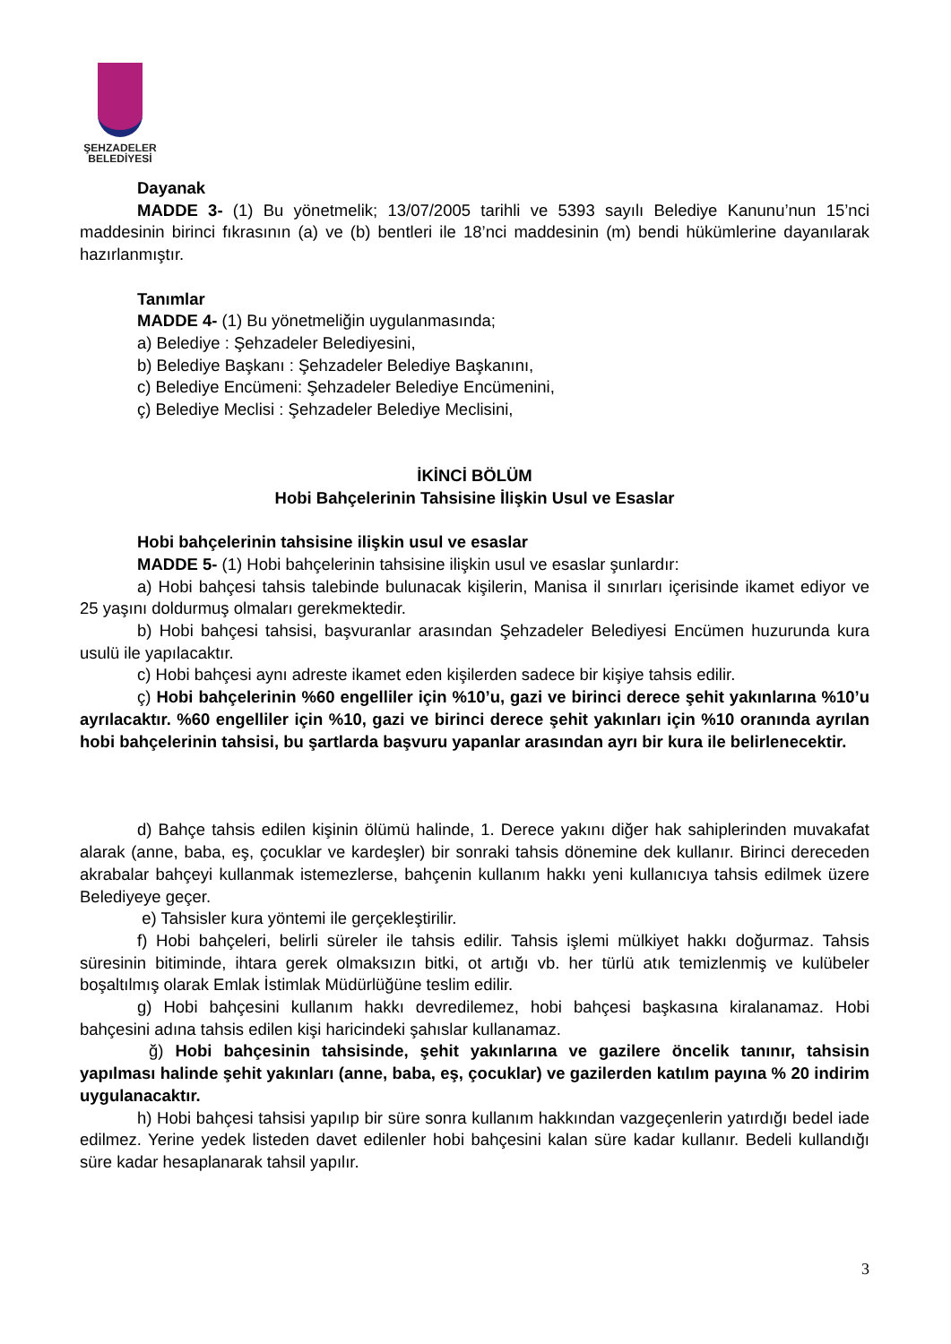ŞEHZADELER
BELEDİYESİ
Dayanak
MADDE 3- (1) Bu yönetmelik; 13/07/2005 tarihli ve 5393 sayılı Belediye Kanunu’nun 15’nci maddesinin birinci fıkrasının (a) ve (b) bentleri ile 18’nci maddesinin (m) bendi hükümlerine dayanılarak hazırlanmıştır.
Tanımlar
MADDE 4- (1) Bu yönetmeliğin uygulanmasında;
a) Belediye : Şehzadeler Belediyesini,
b) Belediye Başkanı : Şehzadeler Belediye Başkanını,
c) Belediye Encümeni: Şehzadeler Belediye Encümenini,
ç) Belediye Meclisi : Şehzadeler Belediye Meclisini,
İKİNCİ BÖLÜM
Hobi Bahçelerinin Tahsisine İlişkin Usul ve Esaslar
Hobi bahçelerinin tahsisine ilişkin usul ve esaslar
MADDE 5- (1) Hobi bahçelerinin tahsisine ilişkin usul ve esaslar şunlardır:
a) Hobi bahçesi tahsis talebinde bulunacak kişilerin, Manisa il sınırları içerisinde ikamet ediyor ve 25 yaşını doldurmuş olmaları gerekmektedir.
b) Hobi bahçesi tahsisi, başvuranlar arasından Şehzadeler Belediyesi Encümen huzurunda kura usulü ile yapılacaktır.
c) Hobi bahçesi aynı adreste ikamet eden kişilerden sadece bir kişiye tahsis edilir.
ç) Hobi bahçelerinin %60 engelliler için %10’u, gazi ve birinci derece şehit yakınlarına %10’u ayrılacaktır. %60 engelliler için %10, gazi ve birinci derece şehit yakınları için %10 oranında ayrılan hobi bahçelerinin tahsisi, bu şartlarda başvuru yapanlar arasından ayrı bir kura ile belirlenecektir.
d) Bahçe tahsis edilen kişinin ölümü halinde, 1. Derece yakını diğer hak sahiplerinden muvakafat alarak (anne, baba, eş, çocuklar ve kardeşler) bir sonraki tahsis dönemine dek kullanır. Birinci dereceden akrabalar bahçeyi kullanmak istemezlerse, bahçenin kullanım hakkı yeni kullanıcıya tahsis edilmek üzere Belediyeye geçer.
e) Tahsisler kura yöntemi ile gerçekleştirilir.
f) Hobi bahçeleri, belirli süreler ile tahsis edilir. Tahsis işlemi mülkiyet hakkı doğurmaz. Tahsis süresinin bitiminde, ihtara gerek olmaksızın bitki, ot artığı vb. her türlü atık temizlenmiş ve kulübeler boşaltılmış olarak Emlak İstimlak Müdürlüğüne teslim edilir.
g) Hobi bahçesini kullanım hakkı devredilemez, hobi bahçesi başkasına kiralanamaz. Hobi bahçesini adına tahsis edilen kişi haricindeki şahıslar kullanamaz.
ğ) Hobi bahçesinin tahsisinde, şehit yakınlarına ve gazilere öncelik tanınır, tahsisin yapılması halinde şehit yakınları (anne, baba, eş, çocuklar) ve gazilerden katılım payına % 20 indirim uygulanacaktır.
h) Hobi bahçesi tahsisi yapılıp bir süre sonra kullanım hakkından vazgeçenlerin yatırdığı bedel iade edilmez. Yerine yedek listeden davet edilenler hobi bahçesini kalan süre kadar kullanır. Bedeli kullandığı süre kadar hesaplanarak tahsil yapılır.
3